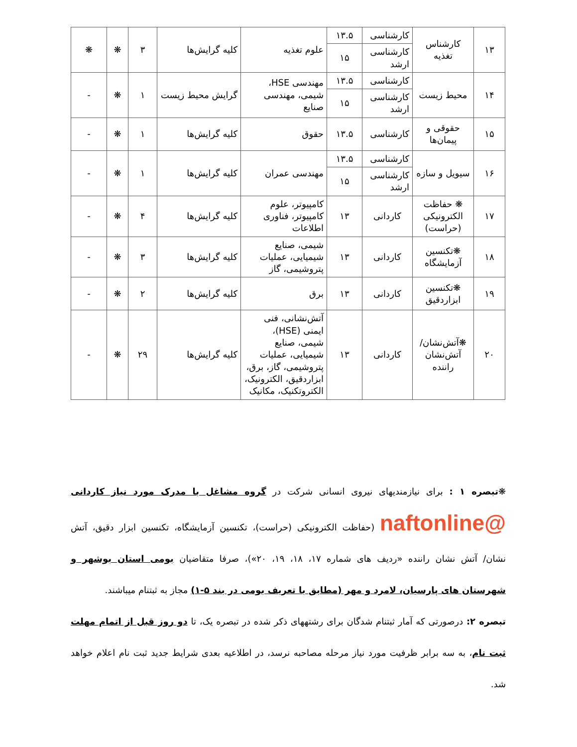| ۱۳ | کارشناس تغذیه | کارشناسی | ۱۳.۵ | علوم تغذیه | کلیه گرایش‌ها | ۳ | ❋ | ❋ |
| | | کارشناسی ارشد | ۱۵ | | | | | |
| ۱۴ | محیط زیست | کارشناسی | ۱۳.۵ | مهندسی HSE، شیمی، مهندسی صنایع | گرایش محیط زیست | ۱ | ❋ | - |
| | | کارشناسی ارشد | ۱۵ | | | | | |
| ۱۵ | حقوقی و پیمان‌ها | کارشناسی | ۱۳.۵ | حقوق | کلیه گرایش‌ها | ۱ | ❋ | - |
| ۱۶ | سیویل و سازه | کارشناسی | ۱۳.۵ | مهندسی عمران | کلیه گرایش‌ها | ۱ | ❋ | - |
| | | کارشناسی ارشد | ۱۵ | | | | | |
| ۱۷ | ❋ حفاظت الکترونیکی (حراست) | کاردانی | ۱۳ | کامپیوتر، علوم کامپیوتر، فناوری اطلاعات | کلیه گرایش‌ها | ۴ | ❋ | - |
| ۱۸ | ❋تکنسین آزمایشگاه | کاردانی | ۱۳ | شیمی، صنایع شیمیایی، عملیات پتروشیمی، گاز | کلیه گرایش‌ها | ۳ | ❋ | - |
| ۱۹ | ❋تکنسین ابزاردقیق | کاردانی | ۱۳ | برق | کلیه گرایش‌ها | ۲ | ❋ | - |
| ۲۰ | ❋آتش‌نشان/ آتش‌نشان راننده | کاردانی | ۱۳ | آتش‌نشانی، فنی ایمنی (HSE)، شیمی، صنایع شیمیایی، عملیات پتروشیمی، گاز، برق، ابزاردقیق، الکترونیک، الکتروتکنیک، مکانیک | کلیه گرایش‌ها | ۲۹ | ❋ | - |
❋تبصره ۱ : برای نیازمندیهای نیروی انسانی شرکت در گروه مشاغل با مدرک مورد نیاز کاردانی @naftonline (حفاظت الکترونیکی (حراست)، تکنسین آزمایشگاه، تکنسین ابزار دقیق، آتش نشان/ آتش نشان راننده «ردیف های شماره ۱۷، ۱۸، ۱۹، ۲۰»)، صرفا متقاضیان بومی استان بوشهر و شهرستان های پارسیان، لامرد و مهر (مطابق با تعریف بومی در بند ۵-۱) مجاز به ثبتنام میباشند.
تبصره ۲: درصورتی که آمار ثبتنام شدگان برای رشتههای ذکر شده در تبصره یک، تا دو روز قبل از اتمام مهلت ثبت نام، به سه برابر ظرفیت مورد نیاز مرحله مصاحبه نرسد، در اطلاعیه بعدی شرایط جدید ثبت نام اعلام خواهد شد.